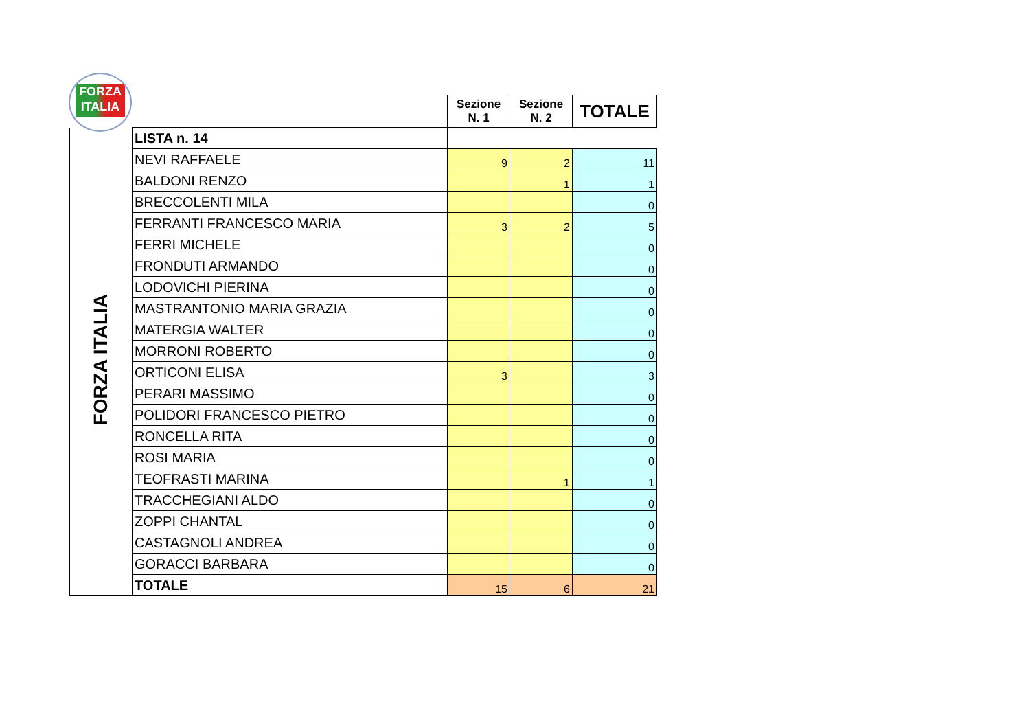FORZA
ITALIA
| | | Sezione N. 1 | Sezione N. 2 | TOTALE |
| FORZA ITALIA | LISTA n. 14 | | | |
| | NEVI RAFFAELE | 9 | 2 | 11 |
| | BALDONI RENZO | | 1 | 1 |
| | BRECCOLENTI MILA | | | 0 |
| | FERRANTI FRANCESCO MARIA | 3 | 2 | 5 |
| | FERRI MICHELE | | | 0 |
| | FRONDUTI ARMANDO | | | 0 |
| | LODOVICHI PIERINA | | | 0 |
| | MASTRANTONIO MARIA GRAZIA | | | 0 |
| | MATERGIA WALTER | | | 0 |
| | MORRONI ROBERTO | | | 0 |
| | ORTICONI ELISA | 3 | | 3 |
| | PERARI MASSIMO | | | 0 |
| | POLIDORI FRANCESCO PIETRO | | | 0 |
| | RONCELLA RITA | | | 0 |
| | ROSI MARIA | | | 0 |
| | TEOFRASTI MARINA | | 1 | 1 |
| | TRACCHEGIANI ALDO | | | 0 |
| | ZOPPI CHANTAL | | | 0 |
| | CASTAGNOLI ANDREA | | | 0 |
| | GORACCI BARBARA | | | 0 |
| | TOTALE | 15 | 6 | 21 |